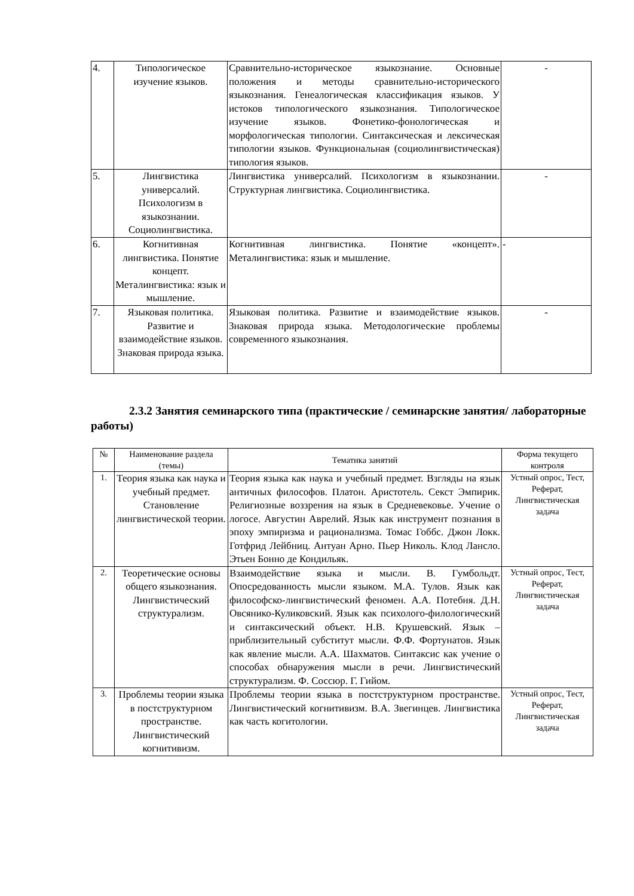| 4. | Типологическое изучение языков. | Сравнительно-историческое языкознание. Основные положения и методы сравнительно-исторического языкознания. Генеалогическая классификация языков. У истоков типологического языкознания. Типологическое изучение языков. Фонетико-фонологическая и морфологическая типологии. Синтаксическая и лексическая типологии языков. Функциональная (социолингвистическая) типология языков. | - |
| 5. | Лингвистика универсалий. Психологизм в языкознании. Социолингвистика. | Лингвистика универсалий. Психологизм в языкознании. Структурная лингвистика. Социолингвистика. | - |
| 6. | Когнитивная лингвистика. Понятие концепт. Металингвистика: язык и мышление. | Когнитивная лингвистика. Понятие «концепт». Металингвистика: язык и мышление. | - |
| 7. | Языковая политика. Развитие и взаимодействие языков. Знаковая природа языка. | Языковая политика. Развитие и взаимодействие языков. Знаковая природа языка. Методологические проблемы современного языкознания. | - |
2.3.2 Занятия семинарского типа (практические / семинарские занятия/ лабораторные работы)
| № | Наименование раздела (темы) | Тематика занятий | Форма текущего контроля |
| --- | --- | --- | --- |
| 1. | Теория языка как наука и учебный предмет. Становление лингвистической теории. | Теория языка как наука и учебный предмет. Взгляды на язык античных философов. Платон. Аристотель. Секст Эмпирик. Религиозные воззрения на язык в Средневековье. Учение о логосе. Августин Аврелий. Язык как инструмент познания в эпоху эмпиризма и рационализма. Томас Гоббс. Джон Локк. Готфрид Лейбниц. Антуан Арно. Пьер Николь. Клод Лансло. Этьен Бонно де Кондильяк. | Устный опрос, Тест, Реферат, Лингвистическая задача |
| 2. | Теоретические основы общего языкознания. Лингвистический структурализм. | Взаимодействие языка и мысли. В. Гумбольдт. Опосредованность мысли языком. М.А. Тулов. Язык как философско-лингвистический феномен. А.А. Потебня. Д.Н. Овсянико-Куликовский. Язык как психолого-филологический и синтаксический объект. Н.В. Крушевский. Язык – приблизительный субститут мысли. Ф.Ф. Фортунатов. Язык как явление мысли. А.А. Шахматов. Синтаксис как учение о способах обнаружения мысли в речи. Лингвистический структурализм. Ф. Соссюр. Г. Гийом. | Устный опрос, Тест, Реферат, Лингвистическая задача |
| 3. | Проблемы теории языка в постструктурном пространстве. Лингвистический когнитивизм. | Проблемы теории языка в постструктурном пространстве. Лингвистический когнитивизм. В.А. Звегинцев. Лингвистика как часть когитологии. | Устный опрос, Тест, Реферат, Лингвистическая задача |